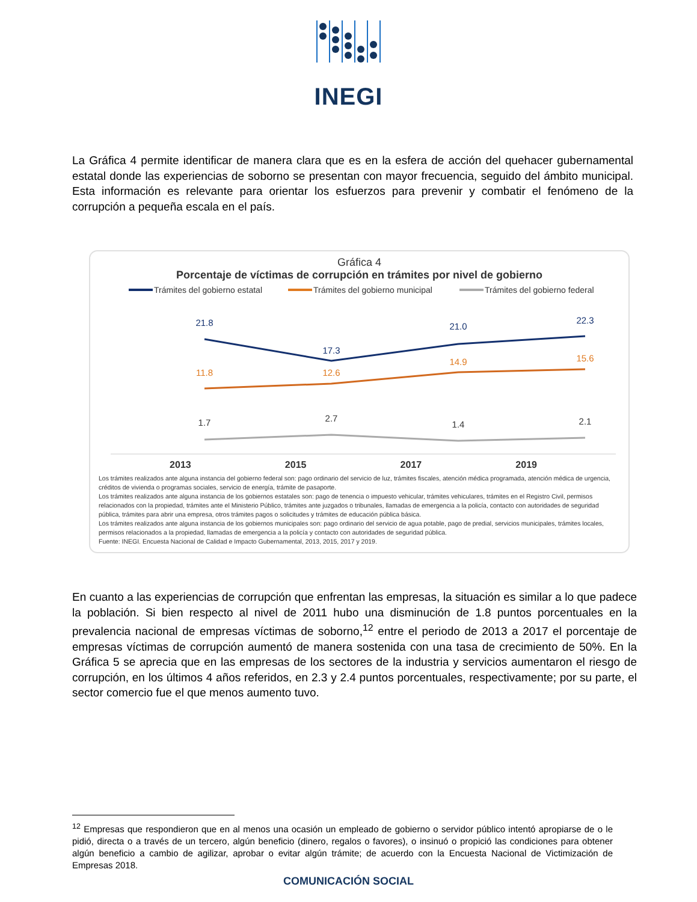INEGI
La Gráfica 4 permite identificar de manera clara que es en la esfera de acción del quehacer gubernamental estatal donde las experiencias de soborno se presentan con mayor frecuencia, seguido del ámbito municipal. Esta información es relevante para orientar los esfuerzos para prevenir y combatir el fenómeno de la corrupción a pequeña escala en el país.
Gráfica 4
Porcentaje de víctimas de corrupción en trámites por nivel de gobierno
Trámites del gobierno estatal
Trámites del gobierno municipal
Trámites del gobierno federal
21.8
17.3
21.0
22.3
11.8
12.6
14.9
15.6
1.7
2.7
1.4
2.1
2013 2015 2017 2019
Los trámites realizados ante alguna instancia del gobierno federal son: pago ordinario del servicio de luz, trámites fiscales, atención médica programada, atención médica de urgencia, créditos de vivienda o programas sociales, servicio de energía, trámite de pasaporte.
Los trámites realizados ante alguna instancia de los gobiernos estatales son: pago de tenencia o impuesto vehicular, trámites vehiculares, trámites en el Registro Civil, permisos relacionados con la propiedad, trámites ante el Ministerio Público, trámites ante juzgados o tribunales, llamadas de emergencia a la policía, contacto con autoridades de seguridad pública, trámites para abrir una empresa, otros trámites pagos o solicitudes y trámites de educación pública básica.
Los trámites realizados ante alguna instancia de los gobiernos municipales son: pago ordinario del servicio de agua potable, pago de predial, servicios municipales, trámites locales, permisos relacionados a la propiedad, llamadas de emergencia a la policía y contacto con autoridades de seguridad pública.
Fuente: INEGI. Encuesta Nacional de Calidad e Impacto Gubernamental, 2013, 2015, 2017 y 2019.
En cuanto a las experiencias de corrupción que enfrentan las empresas, la situación es similar a lo que padece la población. Si bien respecto al nivel de 2011 hubo una disminución de 1.8 puntos porcentuales en la prevalencia nacional de empresas víctimas de soborno,<sup>12</sup> entre el periodo de 2013 a 2017 el porcentaje de empresas víctimas de corrupción aumentó de manera sostenida con una tasa de crecimiento de 50%. En la Gráfica 5 se aprecia que en las empresas de los sectores de la industria y servicios aumentaron el riesgo de corrupción, en los últimos 4 años referidos, en 2.3 y 2.4 puntos porcentuales, respectivamente; por su parte, el sector comercio fue el que menos aumento tuvo.
<sup>12</sup> Empresas que respondieron que en al menos una ocasión un empleado de gobierno o servidor público intentó apropiarse de o le pidió, directa o a través de un tercero, algún beneficio (dinero, regalos o favores), o insinuó o propició las condiciones para obtener algún beneficio a cambio de agilizar, aprobar o evitar algún trámite; de acuerdo con la Encuesta Nacional de Victimización de Empresas 2018.
COMUNICACIÓN SOCIAL